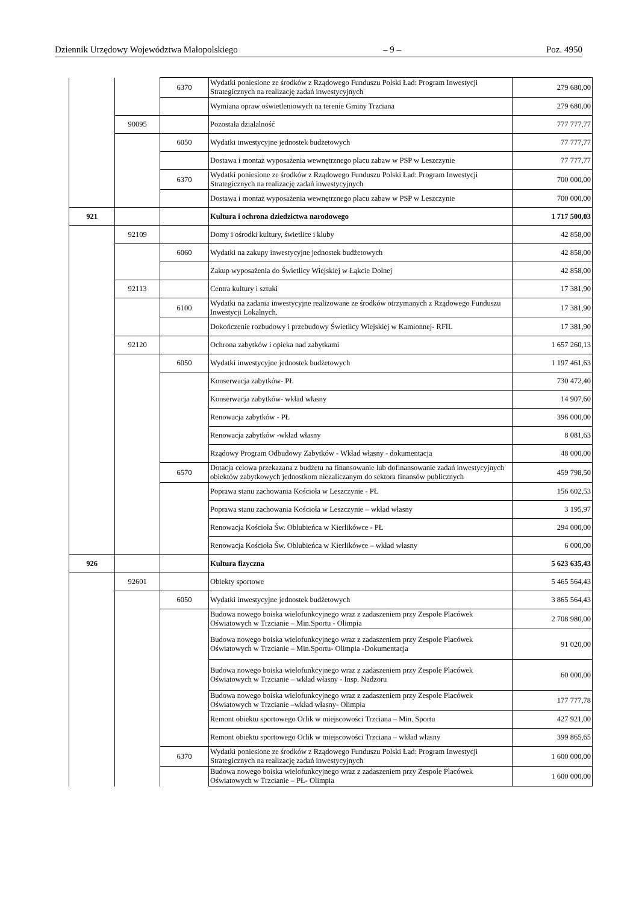Dziennik Urzędowy Województwa Małopolskiego – 9 – Poz. 4950
| | | 6370 | Wydatki poniesione ze środków z Rządowego Funduszu Polski Ład: Program Inwestycji Strategicznych na realizację zadań inwestycyjnych | 279 680,00 |
| | | | Wymiana opraw oświetleniowych na terenie Gminy Trzciana | 279 680,00 |
| | 90095 | | Pozostała działalność | 777 777,77 |
| | | 6050 | Wydatki inwestycyjne jednostek budżetowych | 77 777,77 |
| | | | Dostawa i montaż wyposażenia wewnętrznego placu zabaw w PSP w Leszczynie | 77 777,77 |
| | | 6370 | Wydatki poniesione ze środków z Rządowego Funduszu Polski Ład: Program Inwestycji Strategicznych na realizację zadań inwestycyjnych | 700 000,00 |
| | | | Dostawa i montaż wyposażenia wewnętrznego placu zabaw w PSP w Leszczynie | 700 000,00 |
| 921 | | | Kultura i ochrona dziedzictwa narodowego | 1 717 500,03 |
| | 92109 | | Domy i ośrodki kultury, świetlice i kluby | 42 858,00 |
| | | 6060 | Wydatki na zakupy inwestycyjne jednostek budżetowych | 42 858,00 |
| | | | Zakup wyposażenia do Świetlicy Wiejskiej w Łąkcie Dolnej | 42 858,00 |
| | 92113 | | Centra kultury i sztuki | 17 381,90 |
| | | 6100 | Wydatki na zadania inwestycyjne realizowane ze środków otrzymanych z Rządowego Funduszu Inwestycji Lokalnych. | 17 381,90 |
| | | | Dokończenie rozbudowy i przebudowy Świetlicy Wiejskiej w Kamionnej- RFIL | 17 381,90 |
| | 92120 | | Ochrona zabytków i opieka nad zabytkami | 1 657 260,13 |
| | | 6050 | Wydatki inwestycyjne jednostek budżetowych | 1 197 461,63 |
| | | | Konserwacja zabytków- PŁ | 730 472,40 |
| | | | Konserwacja zabytków- wkład własny | 14 907,60 |
| | | | Renowacja zabytków - PŁ | 396 000,00 |
| | | | Renowacja zabytków -wkład własny | 8 081,63 |
| | | | Rządowy Program Odbudowy Zabytków - Wkład własny - dokumentacja | 48 000,00 |
| | | 6570 | Dotacja celowa przekazana z budżetu na finansowanie lub dofinansowanie zadań inwestycyjnych obiektów zabytkowych jednostkom niezaliczanym do sektora finansów publicznych | 459 798,50 |
| | | | Poprawa stanu zachowania Kościoła w Leszczynie - PŁ | 156 602,53 |
| | | | Poprawa stanu zachowania Kościoła w Leszczynie – wkład własny | 3 195,97 |
| | | | Renowacja Kościoła Św. Oblubieńca w Kierlikówce - PŁ | 294 000,00 |
| | | | Renowacja Kościoła Św. Oblubieńca w Kierlikówce – wkład własny | 6 000,00 |
| 926 | | | Kultura fizyczna | 5 623 635,43 |
| | 92601 | | Obiekty sportowe | 5 465 564,43 |
| | | 6050 | Wydatki inwestycyjne jednostek budżetowych | 3 865 564,43 |
| | | | Budowa nowego boiska wielofunkcyjnego wraz z zadaszeniem przy Zespole Placówek Oświatowych w Trzcianie – Min.Sportu - Olimpia | 2 708 980,00 |
| | | | Budowa nowego boiska wielofunkcyjnego wraz z zadaszeniem przy Zespole Placówek Oświatowych w Trzcianie – Min.Sportu- Olimpia -Dokumentacja | 91 020,00 |
| | | | Budowa nowego boiska wielofunkcyjnego wraz z zadaszeniem przy Zespole Placówek Oświatowych w Trzcianie – wkład własny - Insp. Nadzoru | 60 000,00 |
| | | | Budowa nowego boiska wielofunkcyjnego wraz z zadaszeniem przy Zespole Placówek Oświatowych w Trzcianie –wkład własny- Olimpia | 177 777,78 |
| | | | Remont obiektu sportowego Orlik w miejscowości Trzciana – Min. Sportu | 427 921,00 |
| | | | Remont obiektu sportowego Orlik w miejscowości Trzciana – wkład własny | 399 865,65 |
| | | 6370 | Wydatki poniesione ze środków z Rządowego Funduszu Polski Ład: Program Inwestycji Strategicznych na realizację zadań inwestycyjnych | 1 600 000,00 |
| | | | Budowa nowego boiska wielofunkcyjnego wraz z zadaszeniem przy Zespole Placówek Oświatowych w Trzcianie – PŁ- Olimpia | 1 600 000,00 |